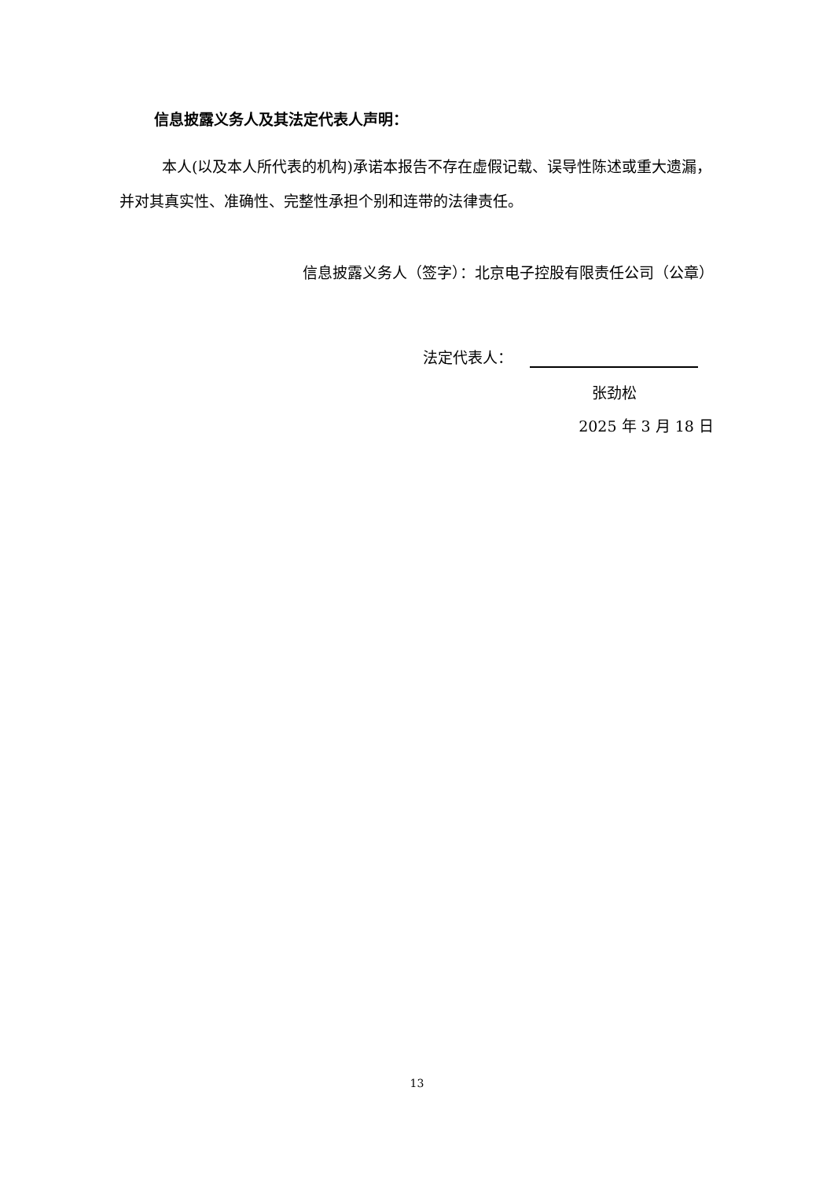信息披露义务人及其法定代表人声明：
本人(以及本人所代表的机构)承诺本报告不存在虚假记载、误导性陈述或重大遗漏，并对其真实性、准确性、完整性承担个别和连带的法律责任。
信息披露义务人（签字）：北京电子控股有限责任公司（公章）
法定代表人：
张劲松
2025 年 3 月 18 日
13